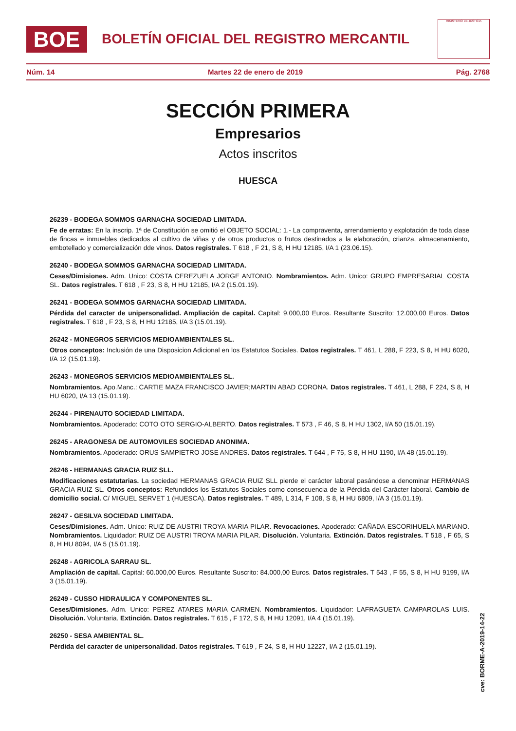BOE
BOLETÍN OFICIAL DEL REGISTRO MERCANTIL
MINISTERIO DE JUSTICIA
Núm. 14 Martes 22 de enero de 2019 Pág. 2768
SECCIÓN PRIMERA
Empresarios
Actos inscritos
HUESCA
26239 - BODEGA SOMMOS GARNACHA SOCIEDAD LIMITADA.
Fe de erratas: En la inscrip. 1ª de Constitución se omitió el OBJETO SOCIAL: 1.- La compraventa, arrendamiento y explotación de toda clase de fincas e inmuebles dedicados al cultivo de viñas y de otros productos o frutos destinados a la elaboración, crianza, almacenamiento, embotellado y comercialización dde vinos. Datos registrales. T 618 , F 21, S 8, H HU 12185, I/A 1 (23.06.15).
26240 - BODEGA SOMMOS GARNACHA SOCIEDAD LIMITADA.
Ceses/Dimisiones. Adm. Unico: COSTA CEREZUELA JORGE ANTONIO. Nombramientos. Adm. Unico: GRUPO EMPRESARIAL COSTA SL. Datos registrales. T 618 , F 23, S 8, H HU 12185, I/A 2 (15.01.19).
26241 - BODEGA SOMMOS GARNACHA SOCIEDAD LIMITADA.
Pérdida del caracter de unipersonalidad. Ampliación de capital. Capital: 9.000,00 Euros. Resultante Suscrito: 12.000,00 Euros. Datos registrales. T 618 , F 23, S 8, H HU 12185, I/A 3 (15.01.19).
26242 - MONEGROS SERVICIOS MEDIOAMBIENTALES SL.
Otros conceptos: Inclusión de una Disposicion Adicional en los Estatutos Sociales. Datos registrales. T 461, L 288, F 223, S 8, H HU 6020, I/A 12 (15.01.19).
26243 - MONEGROS SERVICIOS MEDIOAMBIENTALES SL.
Nombramientos. Apo.Manc.: CARTIE MAZA FRANCISCO JAVIER;MARTIN ABAD CORONA. Datos registrales. T 461, L 288, F 224, S 8, H HU 6020, I/A 13 (15.01.19).
26244 - PIRENAUTO SOCIEDAD LIMITADA.
Nombramientos. Apoderado: COTO OTO SERGIO-ALBERTO. Datos registrales. T 573 , F 46, S 8, H HU 1302, I/A 50 (15.01.19).
26245 - ARAGONESA DE AUTOMOVILES SOCIEDAD ANONIMA.
Nombramientos. Apoderado: ORUS SAMPIETRO JOSE ANDRES. Datos registrales. T 644 , F 75, S 8, H HU 1190, I/A 48 (15.01.19).
26246 - HERMANAS GRACIA RUIZ SLL.
Modificaciones estatutarias. La sociedad HERMANAS GRACIA RUIZ SLL pierde el carácter laboral pasándose a denominar HERMANAS GRACIA RUIZ SL. Otros conceptos: Refundidos los Estatutos Sociales como consecuencia de la Pérdida del Carácter laboral. Cambio de domicilio social. C/ MIGUEL SERVET 1 (HUESCA). Datos registrales. T 489, L 314, F 108, S 8, H HU 6809, I/A 3 (15.01.19).
26247 - GESILVA SOCIEDAD LIMITADA.
Ceses/Dimisiones. Adm. Unico: RUIZ DE AUSTRI TROYA MARIA PILAR. Revocaciones. Apoderado: CAÑADA ESCORIHUELA MARIANO. Nombramientos. Liquidador: RUIZ DE AUSTRI TROYA MARIA PILAR. Disolución. Voluntaria. Extinción. Datos registrales. T 518 , F 65, S 8, H HU 8094, I/A 5 (15.01.19).
26248 - AGRICOLA SARRAU SL.
Ampliación de capital. Capital: 60.000,00 Euros. Resultante Suscrito: 84.000,00 Euros. Datos registrales. T 543 , F 55, S 8, H HU 9199, I/A 3 (15.01.19).
26249 - CUSSO HIDRAULICA Y COMPONENTES SL.
Ceses/Dimisiones. Adm. Unico: PEREZ ATARES MARIA CARMEN. Nombramientos. Liquidador: LAFRAGUETA CAMPAROLAS LUIS. Disolución. Voluntaria. Extinción. Datos registrales. T 615 , F 172, S 8, H HU 12091, I/A 4 (15.01.19).
26250 - SESA AMBIENTAL SL.
Pérdida del caracter de unipersonalidad. Datos registrales. T 619 , F 24, S 8, H HU 12227, I/A 2 (15.01.19).
cve: BORME-A-2019-14-22